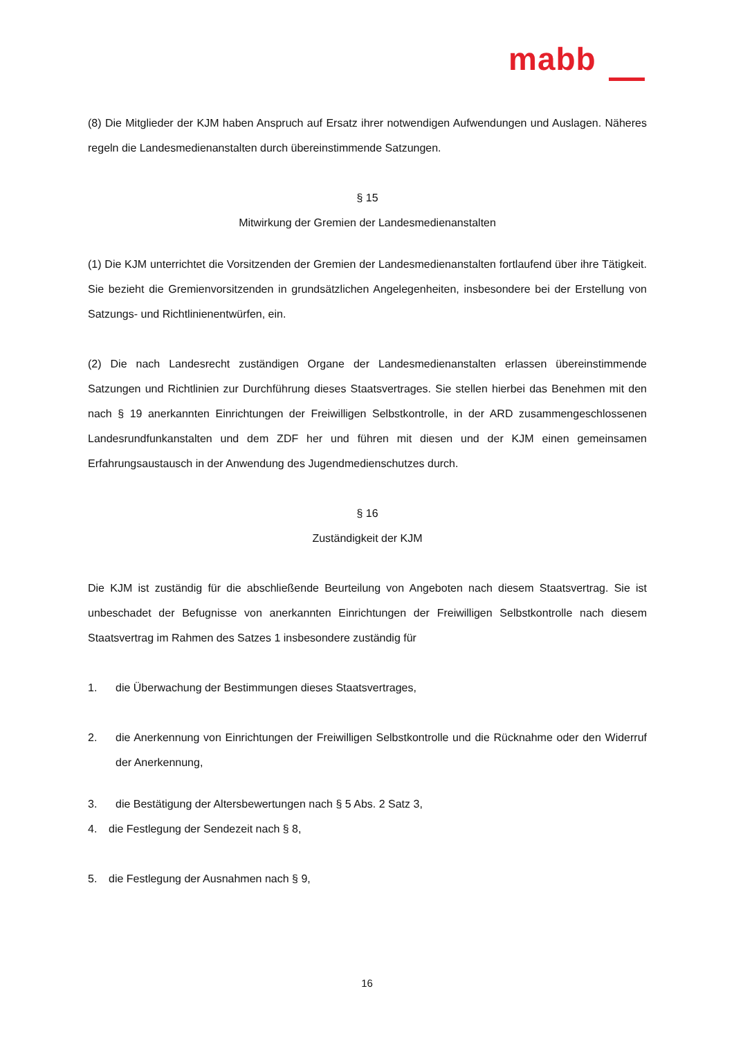mabb
(8) Die Mitglieder der KJM haben Anspruch auf Ersatz ihrer notwendigen Aufwendungen und Auslagen. Näheres regeln die Landesmedienanstalten durch übereinstimmende Satzungen.
§ 15
Mitwirkung der Gremien der Landesmedienanstalten
(1) Die KJM unterrichtet die Vorsitzenden der Gremien der Landesmedienanstalten fortlaufend über ihre Tätigkeit. Sie bezieht die Gremienvorsitzenden in grundsätzlichen Angelegenheiten, insbesondere bei der Erstellung von Satzungs- und Richtlinienentwürfen, ein.
(2) Die nach Landesrecht zuständigen Organe der Landesmedienanstalten erlassen übereinstimmende Satzungen und Richtlinien zur Durchführung dieses Staatsvertrages. Sie stellen hierbei das Benehmen mit den nach § 19 anerkannten Einrichtungen der Freiwilligen Selbstkontrolle, in der ARD zusammengeschlossenen Landesrundfunkanstalten und dem ZDF her und führen mit diesen und der KJM einen gemeinsamen Erfahrungsaustausch in der Anwendung des Jugendmedienschutzes durch.
§ 16
Zuständigkeit der KJM
Die KJM ist zuständig für die abschließende Beurteilung von Angeboten nach diesem Staatsvertrag. Sie ist unbeschadet der Befugnisse von anerkannten Einrichtungen der Freiwilligen Selbstkontrolle nach diesem Staatsvertrag im Rahmen des Satzes 1 insbesondere zuständig für
1. die Überwachung der Bestimmungen dieses Staatsvertrages,
2. die Anerkennung von Einrichtungen der Freiwilligen Selbstkontrolle und die Rücknahme oder den Widerruf der Anerkennung,
3. die Bestätigung der Altersbewertungen nach § 5 Abs. 2 Satz 3,
4. die Festlegung der Sendezeit nach § 8,
5. die Festlegung der Ausnahmen nach § 9,
16